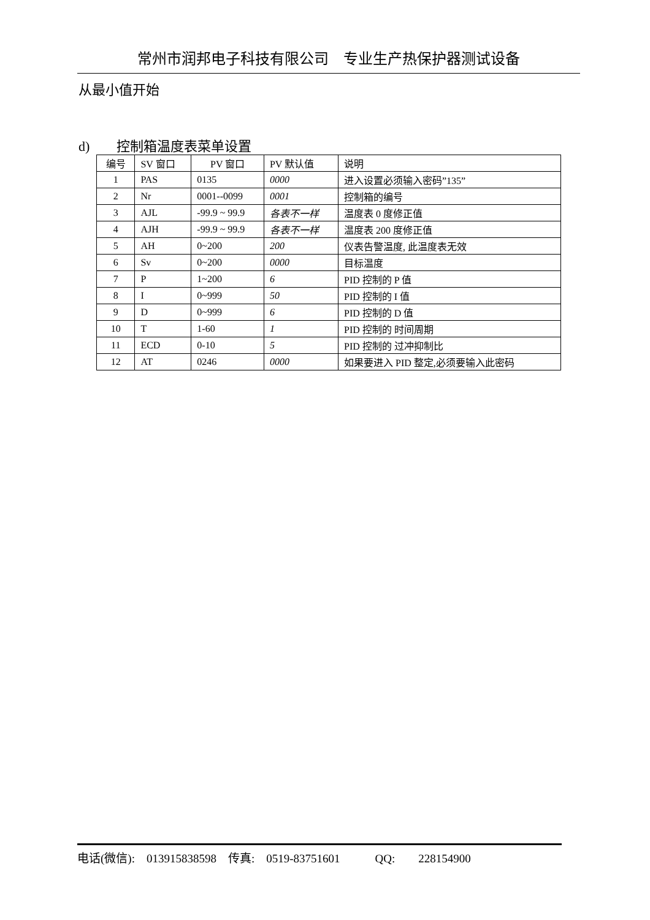常州市润邦电子科技有限公司　专业生产热保护器测试设备
从最小值开始
d)　　控制箱温度表菜单设置
| 编号 | SV 窗口 | PV 窗口 | PV 默认值 | 说明 |
| 1 | PAS | 0135 | 0000 | 进入设置必须输入密码”135” |
| 2 | Nr | 0001--0099 | 0001 | 控制箱的编号 |
| 3 | AJL | -99.9 ~ 99.9 | 各表不一样 | 温度表 0 度修正值 |
| 4 | AJH | -99.9 ~ 99.9 | 各表不一样 | 温度表 200 度修正值 |
| 5 | AH | 0~200 | 200 | 仪表告警温度, 此温度表无效 |
| 6 | Sv | 0~200 | 0000 | 目标温度 |
| 7 | P | 1~200 | 6 | PID 控制的 P 值 |
| 8 | I | 0~999 | 50 | PID 控制的 I 值 |
| 9 | D | 0~999 | 6 | PID 控制的 D 值 |
| 10 | T | 1-60 | 1 | PID 控制的 时间周期 |
| 11 | ECD | 0-10 | 5 | PID 控制的 过冲抑制比 |
| 12 | AT | 0246 | 0000 | 如果要进入 PID 整定,必须要输入此密码 |
电话(微信):　013915838598　传真:　0519-83751601　　　QQ:　　228154900